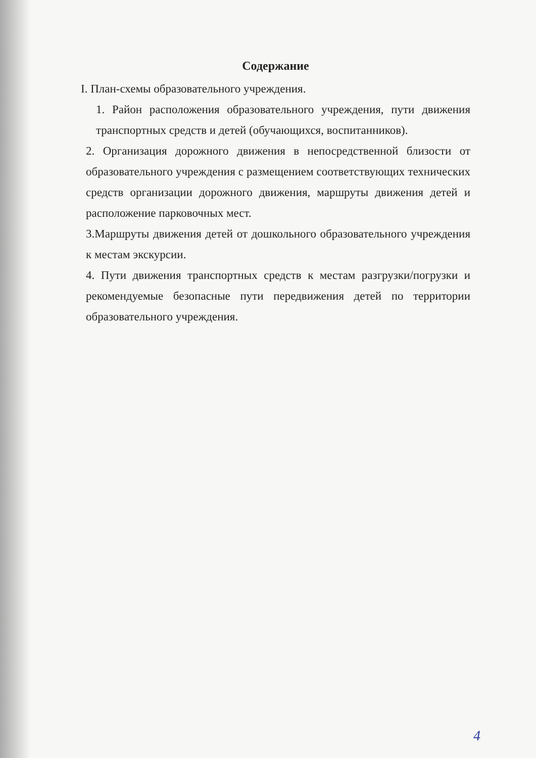Содержание
I. План-схемы образовательного учреждения.
1. Район расположения образовательного учреждения, пути движения транспортных средств и детей (обучающихся, воспитанников).
2. Организация дорожного движения в непосредственной близости от образовательного учреждения с размещением соответствующих технических средств организации дорожного движения, маршруты движения детей и расположение парковочных мест.
3.Маршруты движения детей от дошкольного образовательного учреждения к местам экскурсии.
4. Пути движения транспортных средств к местам разгрузки/погрузки и рекомендуемые безопасные пути передвижения детей по территории образовательного учреждения.
4